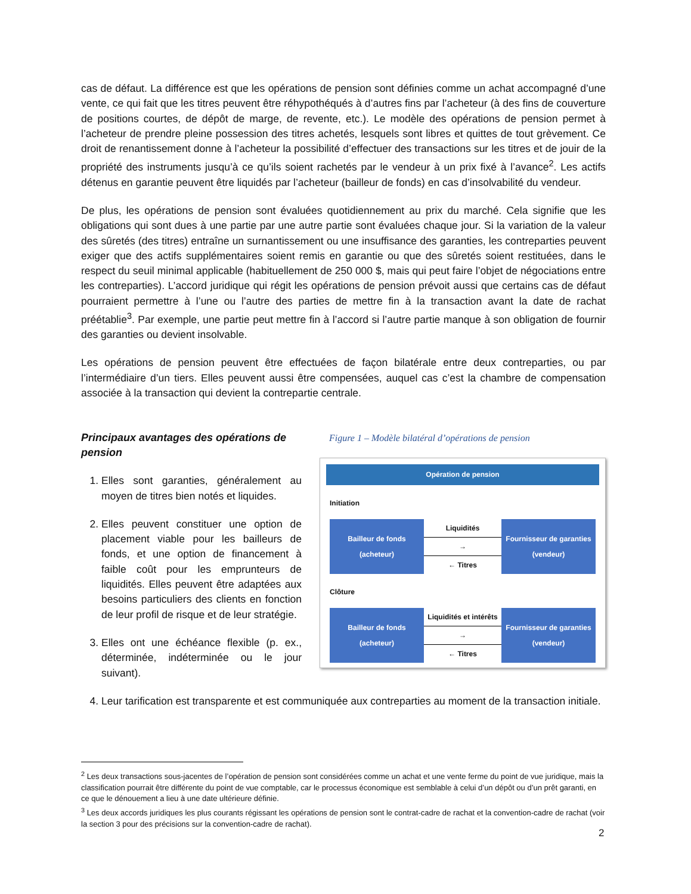cas de défaut. La différence est que les opérations de pension sont définies comme un achat accompagné d’une vente, ce qui fait que les titres peuvent être réhypothéqués à d’autres fins par l’acheteur (à des fins de couverture de positions courtes, de dépôt de marge, de revente, etc.). Le modèle des opérations de pension permet à l’acheteur de prendre pleine possession des titres achetés, lesquels sont libres et quittes de tout grèvement. Ce droit de renantissement donne à l’acheteur la possibilité d’effectuer des transactions sur les titres et de jouir de la propriété des instruments jusqu’à ce qu’ils soient rachetés par le vendeur à un prix fixé à l’avance<sup>2</sup>. Les actifs détenus en garantie peuvent être liquidés par l’acheteur (bailleur de fonds) en cas d’insolvabilité du vendeur.
De plus, les opérations de pension sont évaluées quotidiennement au prix du marché. Cela signifie que les obligations qui sont dues à une partie par une autre partie sont évaluées chaque jour. Si la variation de la valeur des sûretés (des titres) entraîne un surnantissement ou une insuffisance des garanties, les contreparties peuvent exiger que des actifs supplémentaires soient remis en garantie ou que des sûretés soient restituées, dans le respect du seuil minimal applicable (habituellement de 250 000 $, mais qui peut faire l’objet de négociations entre les contreparties). L’accord juridique qui régit les opérations de pension prévoit aussi que certains cas de défaut pourraient permettre à l’une ou l’autre des parties de mettre fin à la transaction avant la date de rachat préétablie<sup>3</sup>. Par exemple, une partie peut mettre fin à l’accord si l’autre partie manque à son obligation de fournir des garanties ou devient insolvable.
Les opérations de pension peuvent être effectuées de façon bilatérale entre deux contreparties, ou par l’intermédiaire d’un tiers. Elles peuvent aussi être compensées, auquel cas c’est la chambre de compensation associée à la transaction qui devient la contrepartie centrale.
Principaux avantages des opérations de pension
1. Elles sont garanties, généralement au moyen de titres bien notés et liquides.
2. Elles peuvent constituer une option de placement viable pour les bailleurs de fonds, et une option de financement à faible coût pour les emprunteurs de liquidités. Elles peuvent être adaptées aux besoins particuliers des clients en fonction de leur profil de risque et de leur stratégie.
3. Elles ont une échéance flexible (p. ex., déterminée, indéterminée ou le jour suivant).
Figure 1 – Modèle bilatéral d’opérations de pension
Opération de pension
Initiation
Bailleur de fonds
(acheteur)
Liquidités
→
← Titres
Fournisseur de garanties
(vendeur)
Clôture
Bailleur de fonds
(acheteur)
Liquidités et intérêts
→
← Titres
Fournisseur de garanties
(vendeur)
4. Leur tarification est transparente et est communiquée aux contreparties au moment de la transaction initiale.
<sup>2</sup> Les deux transactions sous-jacentes de l’opération de pension sont considérées comme un achat et une vente ferme du point de vue juridique, mais la classification pourrait être différente du point de vue comptable, car le processus économique est semblable à celui d’un dépôt ou d’un prêt garanti, en ce que le dénouement a lieu à une date ultérieure définie.
<sup>3</sup> Les deux accords juridiques les plus courants régissant les opérations de pension sont le contrat-cadre de rachat et la convention-cadre de rachat (voir la section 3 pour des précisions sur la convention-cadre de rachat).
2